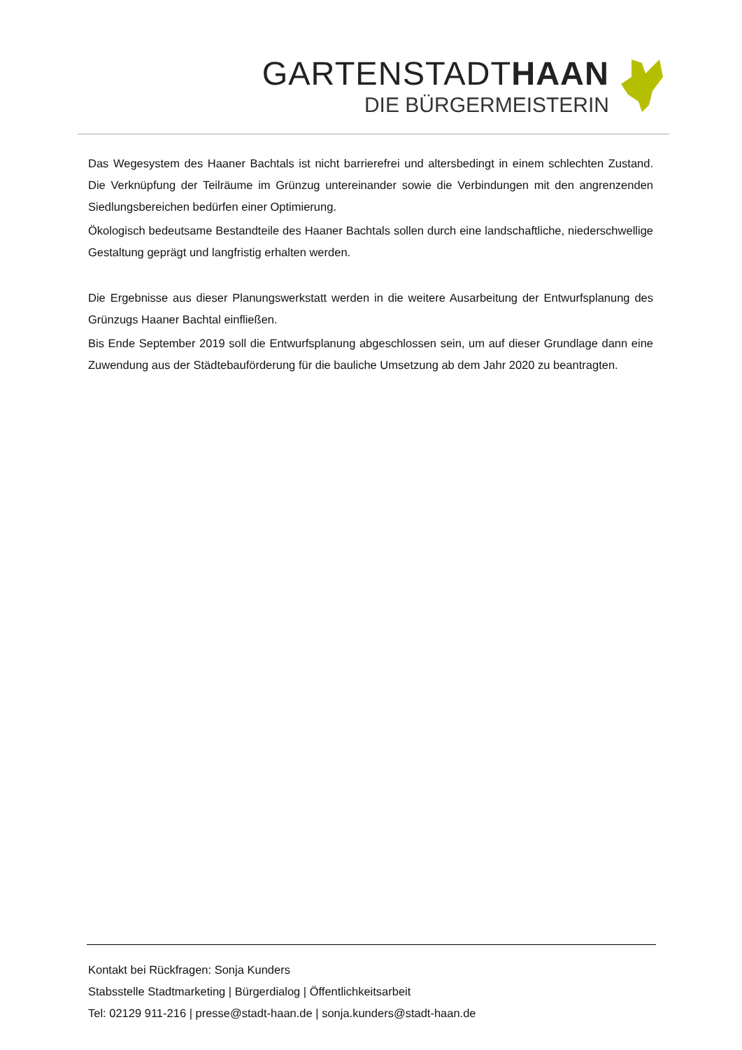GARTENSTADTHAAN
DIE BÜRGERMEISTERIN
Das Wegesystem des Haaner Bachtals ist nicht barrierefrei und altersbedingt in einem schlechten Zustand. Die Verknüpfung der Teilräume im Grünzug untereinander sowie die Verbindungen mit den angrenzenden Siedlungsbereichen bedürfen einer Optimierung.
Ökologisch bedeutsame Bestandteile des Haaner Bachtals sollen durch eine landschaftliche, niederschwellige Gestaltung geprägt und langfristig erhalten werden.
Die Ergebnisse aus dieser Planungswerkstatt werden in die weitere Ausarbeitung der Entwurfsplanung des Grünzugs Haaner Bachtal einfließen.
Bis Ende September 2019 soll die Entwurfsplanung abgeschlossen sein, um auf dieser Grundlage dann eine Zuwendung aus der Städtebauförderung für die bauliche Umsetzung ab dem Jahr 2020 zu beantragten.
Kontakt bei Rückfragen: Sonja Kunders
Stabsstelle Stadtmarketing | Bürgerdialog | Öffentlichkeitsarbeit
Tel: 02129 911-216 | presse@stadt-haan.de | sonja.kunders@stadt-haan.de